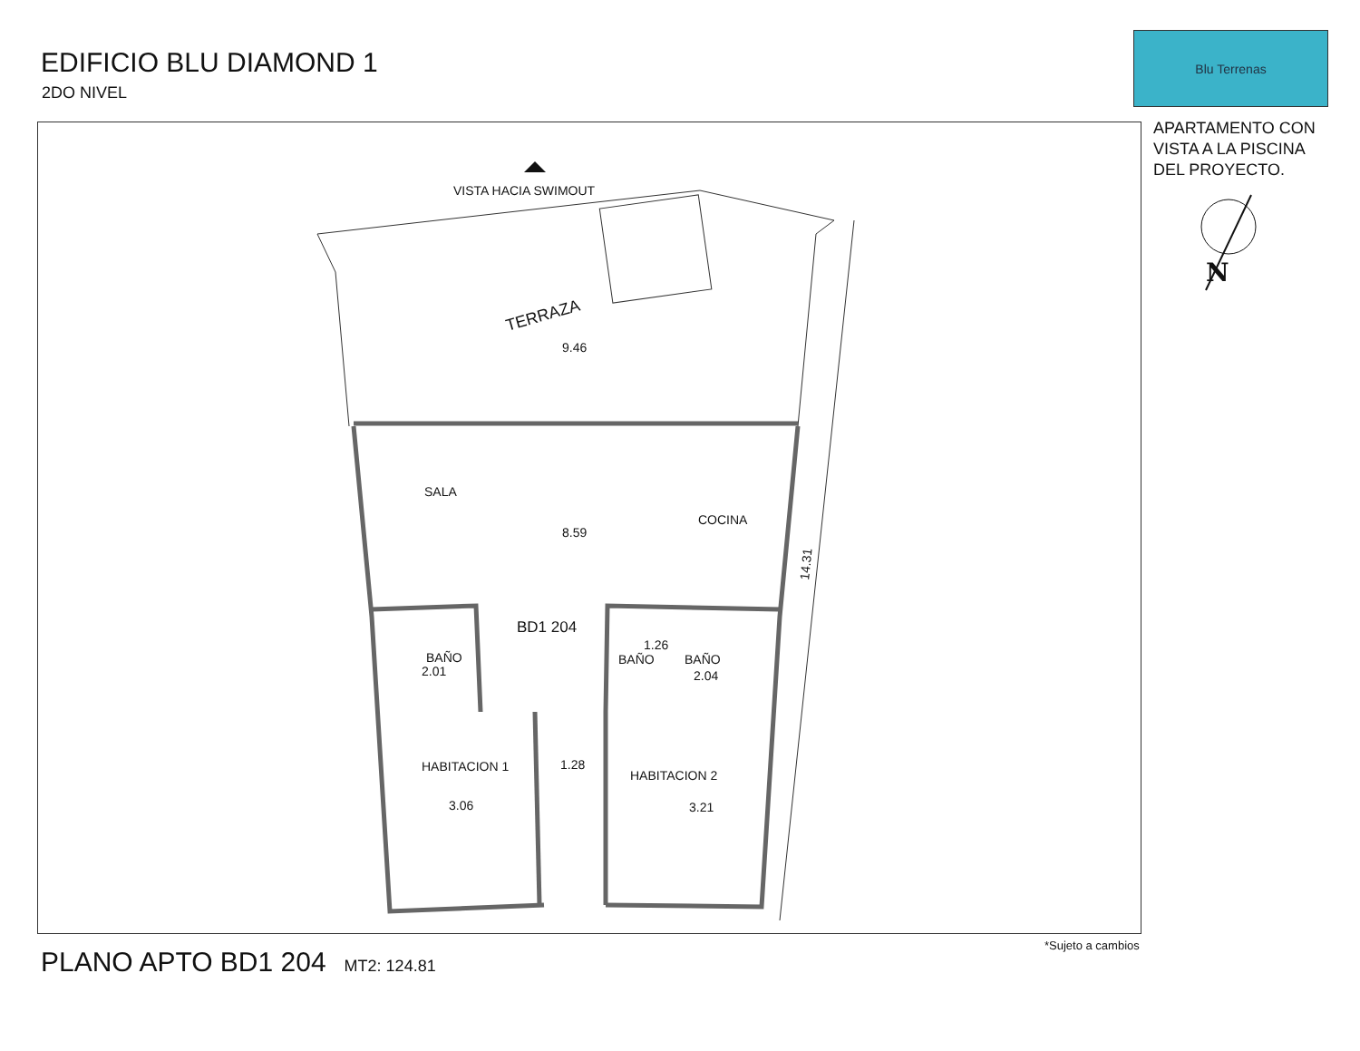EDIFICIO BLU DIAMOND 1
2DO NIVEL
Blu Terrenas
APARTAMENTO CON
VISTA A LA PISCINA
DEL PROYECTO.
VISTA HACIA SWIMOUT
TERRAZA
9.46
8.59
SALA
COCINA
BD1 204
BAÑO
BAÑO
BAÑO
HABITACION 1
HABITACION 2
1.28
3.06
3.21
2.01
2.04
1.26
14.31
N
PLANO APTO BD1 204 MT2: 124.81
*Sujeto a cambios